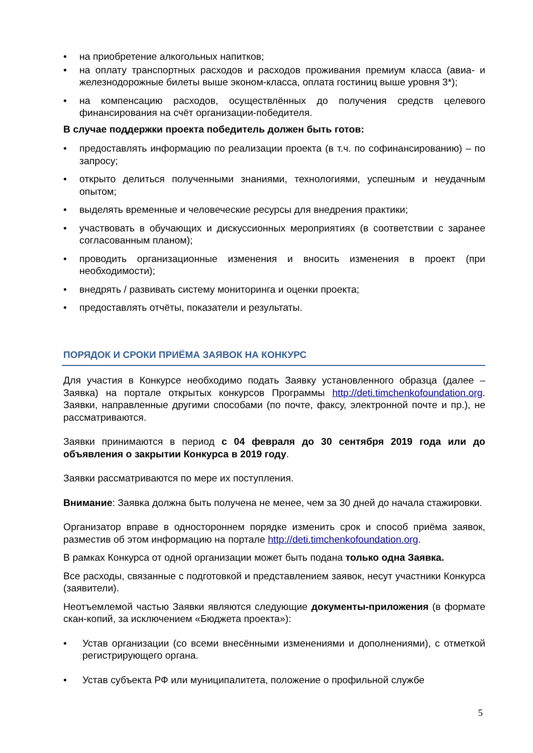• на приобретение алкогольных напитков;
• на оплату транспортных расходов и расходов проживания премиум класса (авиа- и железнодорожные билеты выше эконом-класса, оплата гостиниц выше уровня 3*);
• на компенсацию расходов, осуществлённых до получения средств целевого финансирования на счёт организации-победителя.
В случае поддержки проекта победитель должен быть готов:
• предоставлять информацию по реализации проекта (в т.ч. по софинансированию) – по запросу;
• открыто делиться полученными знаниями, технологиями, успешным и неудачным опытом;
• выделять временные и человеческие ресурсы для внедрения практики;
• участвовать в обучающих и дискуссионных мероприятиях (в соответствии с заранее согласованным планом);
• проводить организационные изменения и вносить изменения в проект (при необходимости);
• внедрять / развивать систему мониторинга и оценки проекта;
• предоставлять отчёты, показатели и результаты.
ПОРЯДОК И СРОКИ ПРИЁМА ЗАЯВОК НА КОНКУРС
Для участия в Конкурсе необходимо подать Заявку установленного образца (далее – Заявка) на портале открытых конкурсов Программы http://deti.timchenkofoundation.org. Заявки, направленные другими способами (по почте, факсу, электронной почте и пр.), не рассматриваются.
Заявки принимаются в период с 04 февраля до 30 сентября 2019 года или до объявления о закрытии Конкурса в 2019 году.
Заявки рассматриваются по мере их поступления.
Внимание: Заявка должна быть получена не менее, чем за 30 дней до начала стажировки.
Организатор вправе в одностороннем порядке изменить срок и способ приёма заявок, разместив об этом информацию на портале http://deti.timchenkofoundation.org.
В рамках Конкурса от одной организации может быть подана только одна Заявка.
Все расходы, связанные с подготовкой и представлением заявок, несут участники Конкурса (заявители).
Неотъемлемой частью Заявки являются следующие документы-приложения (в формате скан-копий, за исключением «Бюджета проекта»):
• Устав организации (со всеми внесёнными изменениями и дополнениями), с отметкой регистрирующего органа.
• Устав субъекта РФ или муниципалитета, положение о профильной службе
5